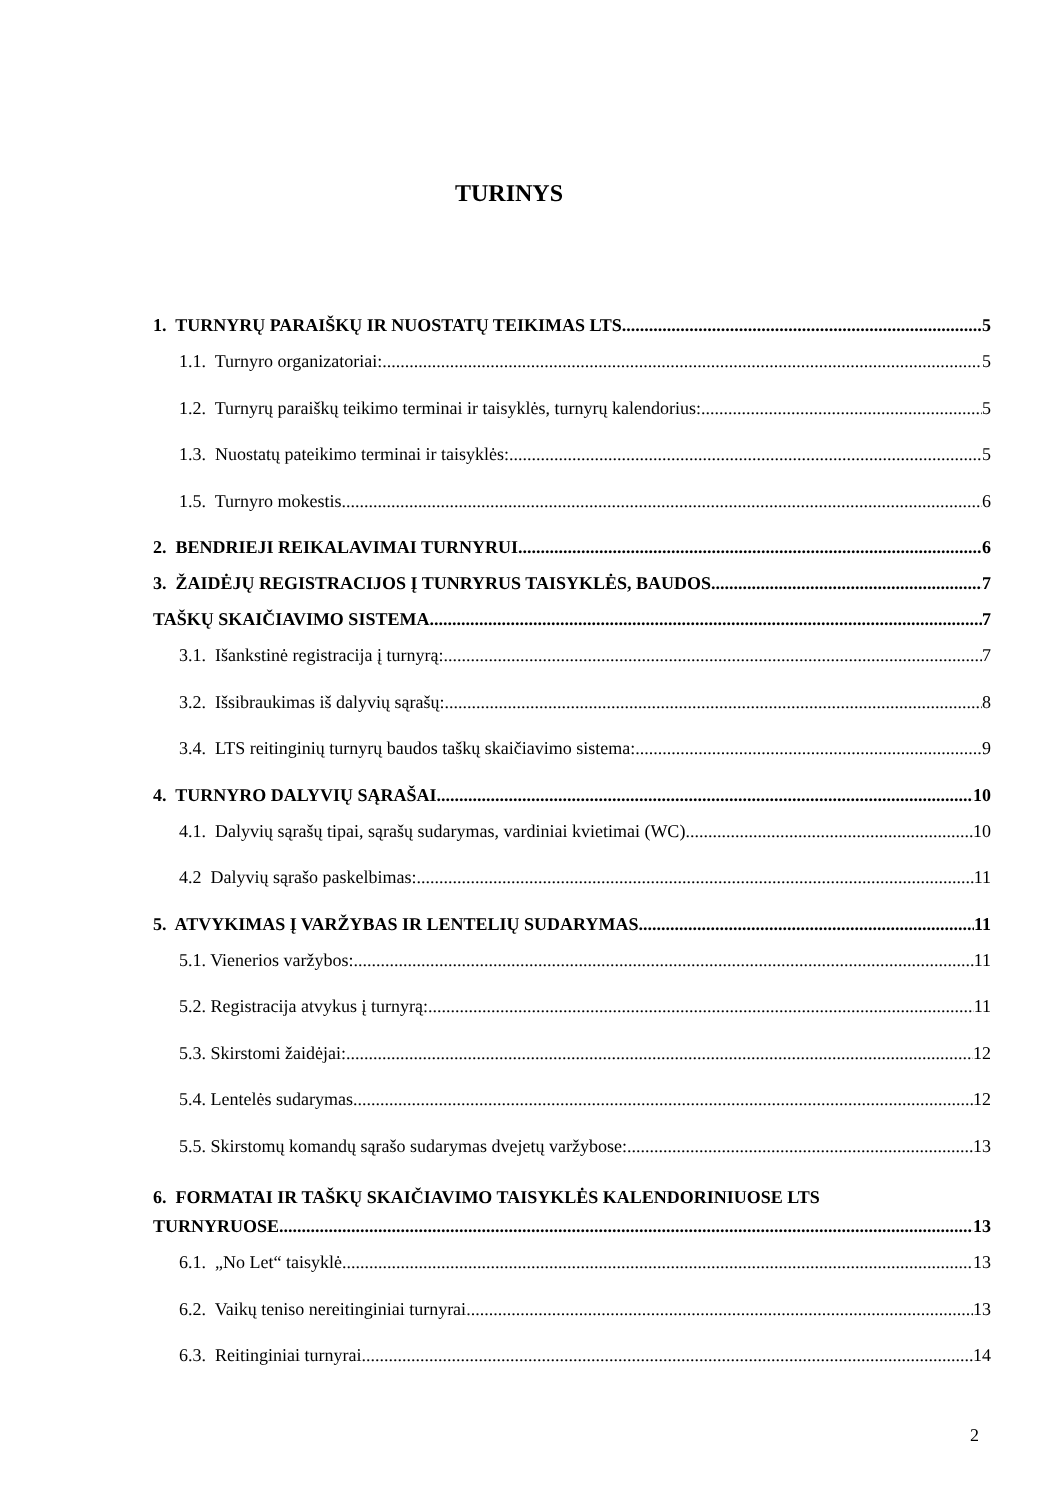TURINYS
1. TURNYRŲ PARAIŠKŲ IR NUOSTATŲ TEIKIMAS LTS 5
1.1. Turnyro organizatoriai: 5
1.2. Turnyrų paraiškų teikimo terminai ir taisyklės, turnyrų kalendorius: 5
1.3. Nuostatų pateikimo terminai ir taisyklės: 5
1.5. Turnyro mokestis 6
2. BENDRIEJI REIKALAVIMAI TURNYRUI 6
3. ŽAIDĖJŲ REGISTRACIJOS Į TUNRYRUS TAISYKLĖS, BAUDOS 7
TAŠKŲ SKAIČIAVIMO SISTEMA 7
3.1. Išankstinė registracija į turnyrą: 7
3.2. Išsibraukimas iš dalyvių sąrašų: 8
3.4. LTS reitinginių turnyrų baudos taškų skaičiavimo sistema: 9
4. TURNYRO DALYVIŲ SĄRAŠAI 10
4.1. Dalyvių sąrašų tipai, sąrašų sudarymas, vardiniai kvietimai (WC) 10
4.2 Dalyvių sąrašo paskelbimas: 11
5. ATVYKIMAS Į VARŽYBAS IR LENTELIŲ SUDARYMAS 11
5.1. Vienerios varžybos: 11
5.2. Registracija atvykus į turnyrą: 11
5.3. Skirstomi žaidėjai: 12
5.4. Lentelės sudarymas 12
5.5. Skirstomų komandų sąrašo sudarymas dvejetų varžybose: 13
6. FORMATAI IR TAŠKŲ SKAIČIAVIMO TAISYKLĖS KALENDORINIUOSE LTS
TURNYRUOSE 13
6.1. „No Let“ taisyklė 13
6.2. Vaikų teniso nereitinginiai turnyrai 13
6.3. Reitinginiai turnyrai 14
2